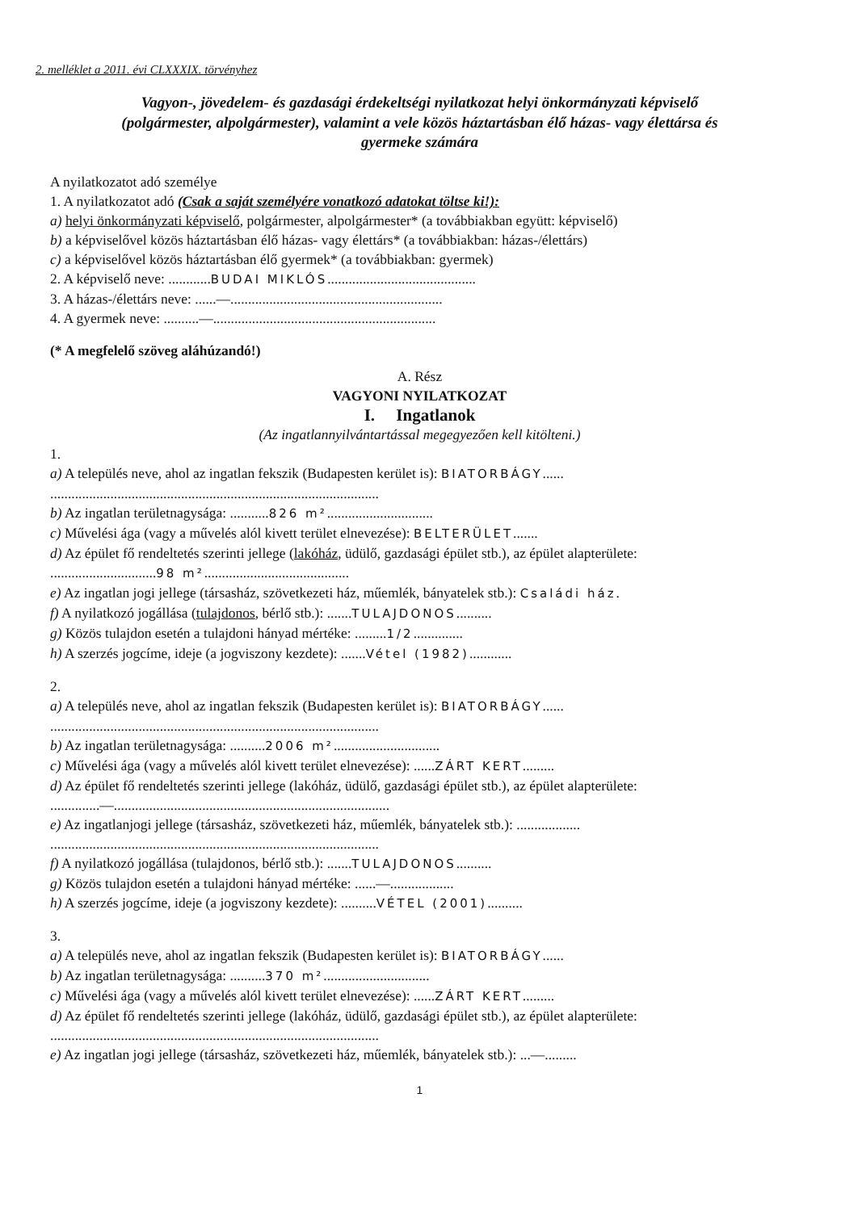2. melléklet a 2011. évi CLXXXIX. törvényhez
Vagyon-, jövedelem- és gazdasági érdekeltségi nyilatkozat helyi önkormányzati képviselő
(polgármester, alpolgármester), valamint a vele közös háztartásban élő házas- vagy élettársa és
gyermeke számára
A nyilatkozatot adó személye
1. A nyilatkozatot adó (Csak a saját személyére vonatkozó adatokat töltse ki!):
a) helyi önkormányzati képviselő, polgármester, alpolgármester* (a továbbiakban együtt: képviselő)
b) a képviselővel közös háztartásban élő házas- vagy élettárs* (a továbbiakban: házas-/élettárs)
c) a képviselővel közös háztartásban élő gyermek* (a továbbiakban: gyermek)
2. A képviselő neve: ............BUDAI MIKLÓS..........................................
3. A házas-/élettárs neve: ......—............................................................
4. A gyermek neve: ..........—...............................................................
(* A megfelelő szöveg aláhúzandó!)
A. Rész
VAGYONI NYILATKOZAT
I. Ingatlanok
(Az ingatlannyilvántartással megegyezően kell kitölteni.)
1.
a) A település neve, ahol az ingatlan fekszik (Budapesten kerület is): BIATORBÁGY......
.............................................................................................
b) Az ingatlan területnagysága: ...........826 m²..............................
c) Művelési ága (vagy a művelés alól kivett terület elnevezése): BELTERÜLET.......
d) Az épület fő rendeltetés szerinti jellege (lakóház, üdülő, gazdasági épület stb.), az épület alapterülete:
..............................98 m².........................................
e) Az ingatlan jogi jellege (társasház, szövetkezeti ház, műemlék, bányatelek stb.): Családi ház.
f) A nyilatkozó jogállása (tulajdonos, bérlő stb.): .......TULAJDONOS..........
g) Közös tulajdon esetén a tulajdoni hányad mértéke: .........1/2..............
h) A szerzés jogcíme, ideje (a jogviszony kezdete): .......Vétel (1982)............
2.
a) A település neve, ahol az ingatlan fekszik (Budapesten kerület is): BIATORBÁGY......
.............................................................................................
b) Az ingatlan területnagysága: ..........2006 m²..............................
c) Művelési ága (vagy a művelés alól kivett terület elnevezése): ......ZÁRT KERT.........
d) Az épület fő rendeltetés szerinti jellege (lakóház, üdülő, gazdasági épület stb.), az épület alapterülete:
..............—..............................................................................
e) Az ingatlanjogi jellege (társasház, szövetkezeti ház, műemlék, bányatelek stb.): ..................
.............................................................................................
f) A nyilatkozó jogállása (tulajdonos, bérlő stb.): .......TULAJDONOS..........
g) Közös tulajdon esetén a tulajdoni hányad mértéke: ......—..................
h) A szerzés jogcíme, ideje (a jogviszony kezdete): ..........VÉTEL (2001)..........
3.
a) A település neve, ahol az ingatlan fekszik (Budapesten kerület is): BIATORBÁGY......
b) Az ingatlan területnagysága: ..........370 m²..............................
c) Művelési ága (vagy a művelés alól kivett terület elnevezése): ......ZÁRT KERT.........
d) Az épület fő rendeltetés szerinti jellege (lakóház, üdülő, gazdasági épület stb.), az épület alapterülete:
.............................................................................................
e) Az ingatlan jogi jellege (társasház, szövetkezeti ház, műemlék, bányatelek stb.): ...—.........
1